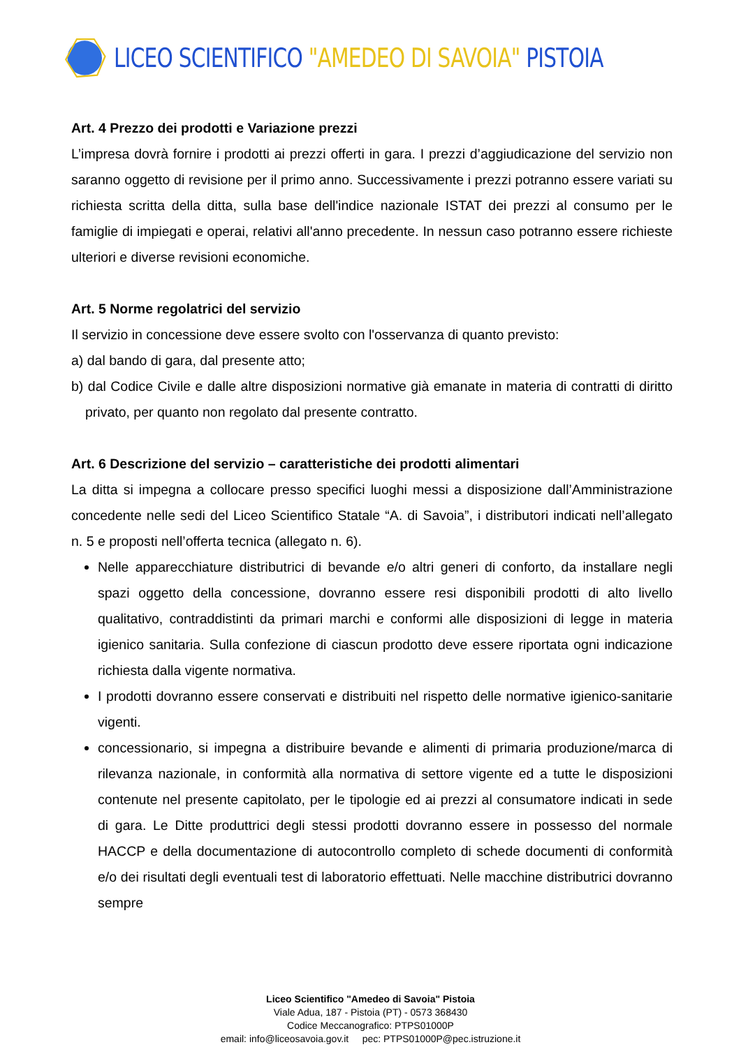LICEO SCIENTIFICO "AMEDEO DI SAVOIA" PISTOIA
Art. 4 Prezzo dei prodotti e Variazione prezzi
L’impresa dovrà fornire i prodotti ai prezzi offerti in gara. I prezzi d’aggiudicazione del servizio non saranno oggetto di revisione per il primo anno. Successivamente i prezzi potranno essere variati su richiesta scritta della ditta, sulla base dell'indice nazionale ISTAT dei prezzi al consumo per le famiglie di impiegati e operai, relativi all'anno precedente. In nessun caso potranno essere richieste ulteriori e diverse revisioni economiche.
Art. 5 Norme regolatrici del servizio
Il servizio in concessione deve essere svolto con l'osservanza di quanto previsto:
a) dal bando di gara, dal presente atto;
b) dal Codice Civile e dalle altre disposizioni normative già emanate in materia di contratti di diritto privato, per quanto non regolato dal presente contratto.
Art. 6 Descrizione del servizio – caratteristiche dei prodotti alimentari
La ditta si impegna a collocare presso specifici luoghi messi a disposizione dall’Amministrazione concedente nelle sedi del Liceo Scientifico Statale “A. di Savoia”, i distributori indicati nell’allegato n. 5 e proposti nell’offerta tecnica (allegato n. 6).
Nelle apparecchiature distributrici di bevande e/o altri generi di conforto, da installare negli spazi oggetto della concessione, dovranno essere resi disponibili prodotti di alto livello qualitativo, contraddistinti da primari marchi e conformi alle disposizioni di legge in materia igienico sanitaria. Sulla confezione di ciascun prodotto deve essere riportata ogni indicazione richiesta dalla vigente normativa.
I prodotti dovranno essere conservati e distribuiti nel rispetto delle normative igienico-sanitarie vigenti.
concessionario, si impegna a distribuire bevande e alimenti di primaria produzione/marca di rilevanza nazionale, in conformità alla normativa di settore vigente ed a tutte le disposizioni contenute nel presente capitolato, per le tipologie ed ai prezzi al consumatore indicati in sede di gara. Le Ditte produttrici degli stessi prodotti dovranno essere in possesso del normale HACCP e della documentazione di autocontrollo completo di schede documenti di conformità e/o dei risultati degli eventuali test di laboratorio effettuati. Nelle macchine distributrici dovranno sempre
Liceo Scientifico "Amedeo di Savoia" Pistoia
Viale Adua, 187 - Pistoia (PT) - 0573 368430
Codice Meccanografico: PTPS01000P
email: info@liceosavoia.gov.it pec: PTPS01000P@pec.istruzione.it